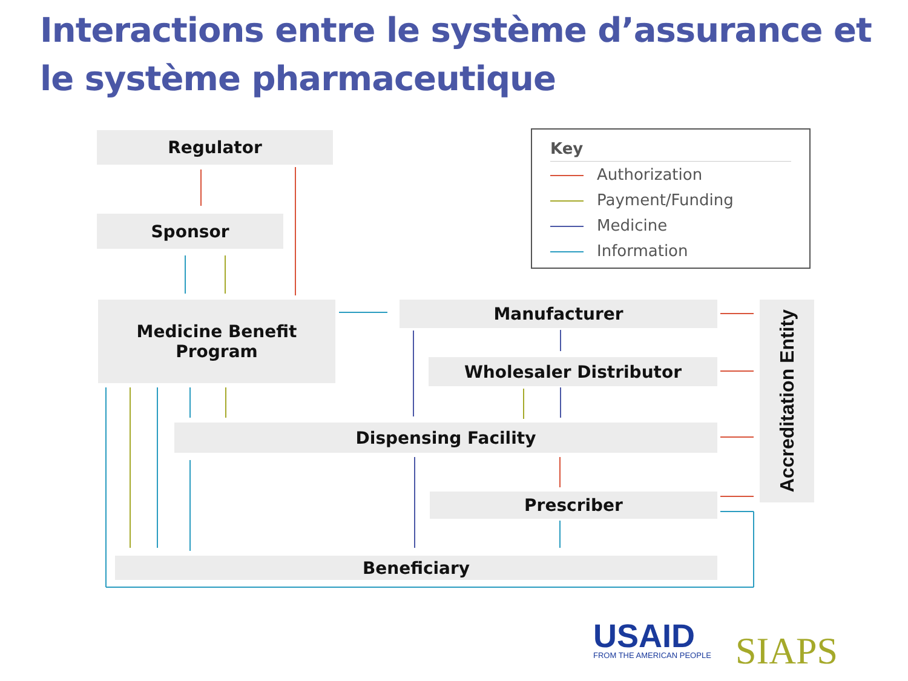Interactions entre le système d’assurance et le système pharmaceutique
Regulator
Sponsor
Medicine Benefit
Program
Manufacturer
Wholesaler Distributor
Dispensing Facility
Prescriber
Beneficiary
Accreditation Entity
Key
Authorization
Payment/Funding
Medicine
Information
USAID
FROM THE AMERICAN PEOPLE
SIAPS